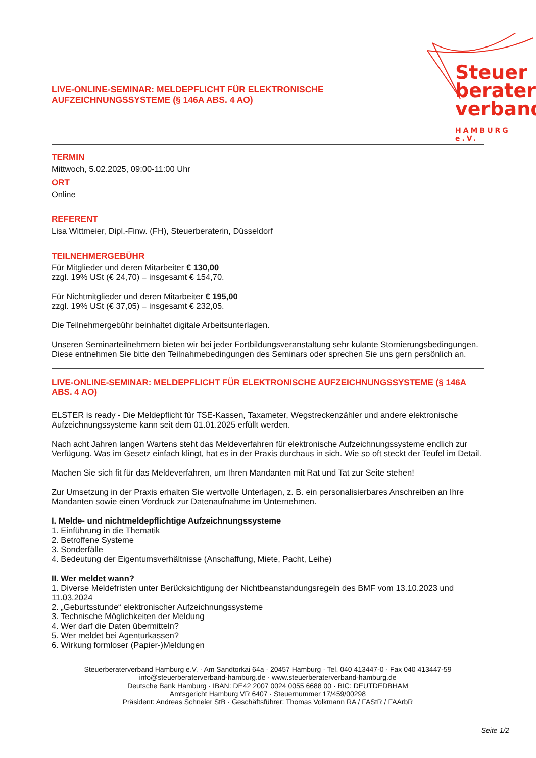LIVE-ONLINE-SEMINAR: MELDEPFLICHT FÜR ELEKTRONISCHE
AUFZEICHNUNGSSYSTEME (§ 146A ABS. 4 AO)
Steuer
berater
verband
HAMBURG e.V.
TERMIN
Mittwoch, 5.02.2025, 09:00-11:00 Uhr
ORT
Online
REFERENT
Lisa Wittmeier, Dipl.-Finw. (FH), Steuerberaterin, Düsseldorf
TEILNEHMERGEBÜHR
Für Mitglieder und deren Mitarbeiter € 130,00
zzgl. 19% USt (€ 24,70) = insgesamt € 154,70.
Für Nichtmitglieder und deren Mitarbeiter € 195,00
zzgl. 19% USt (€ 37,05) = insgesamt € 232,05.
Die Teilnehmergebühr beinhaltet digitale Arbeitsunterlagen.
Unseren Seminarteilnehmern bieten wir bei jeder Fortbildungsveranstaltung sehr kulante Stornierungsbedingungen. Diese entnehmen Sie bitte den Teilnahmebedingungen des Seminars oder sprechen Sie uns gern persönlich an.
LIVE-ONLINE-SEMINAR: MELDEPFLICHT FÜR ELEKTRONISCHE AUFZEICHNUNGSSYSTEME (§ 146A ABS. 4 AO)
ELSTER is ready - Die Meldepflicht für TSE-Kassen, Taxameter, Wegstreckenzähler und andere elektronische Aufzeichnungssysteme kann seit dem 01.01.2025 erfüllt werden.
Nach acht Jahren langen Wartens steht das Meldeverfahren für elektronische Aufzeichnungssysteme endlich zur Verfügung. Was im Gesetz einfach klingt, hat es in der Praxis durchaus in sich. Wie so oft steckt der Teufel im Detail.
Machen Sie sich fit für das Meldeverfahren, um Ihren Mandanten mit Rat und Tat zur Seite stehen!
Zur Umsetzung in der Praxis erhalten Sie wertvolle Unterlagen, z. B. ein personalisierbares Anschreiben an Ihre Mandanten sowie einen Vordruck zur Datenaufnahme im Unternehmen.
I. Melde- und nichtmeldepflichtige Aufzeichnungssysteme
1. Einführung in die Thematik
2. Betroffene Systeme
3. Sonderfälle
4. Bedeutung der Eigentumsverhältnisse (Anschaffung, Miete, Pacht, Leihe)
II. Wer meldet wann?
1. Diverse Meldefristen unter Berücksichtigung der Nichtbeanstandungsregeln des BMF vom 13.10.2023 und 11.03.2024
2. „Geburtsstunde“ elektronischer Aufzeichnungssysteme
3. Technische Möglichkeiten der Meldung
4. Wer darf die Daten übermitteln?
5. Wer meldet bei Agenturkassen?
6. Wirkung formloser (Papier-)Meldungen
Steuerberaterverband Hamburg e.V. · Am Sandtorkai 64a · 20457 Hamburg · Tel. 040 413447-0 · Fax 040 413447-59
info@steuerberaterverband-hamburg.de · www.steuerberaterverband-hamburg.de
Deutsche Bank Hamburg · IBAN: DE42 2007 0024 0055 6688 00 · BIC: DEUTDEDBHAM
Amtsgericht Hamburg VR 6407 · Steuernummer 17/459/00298
Präsident: Andreas Schneier StB · Geschäftsführer: Thomas Volkmann RA / FAStR / FAArbR
Seite 1/2